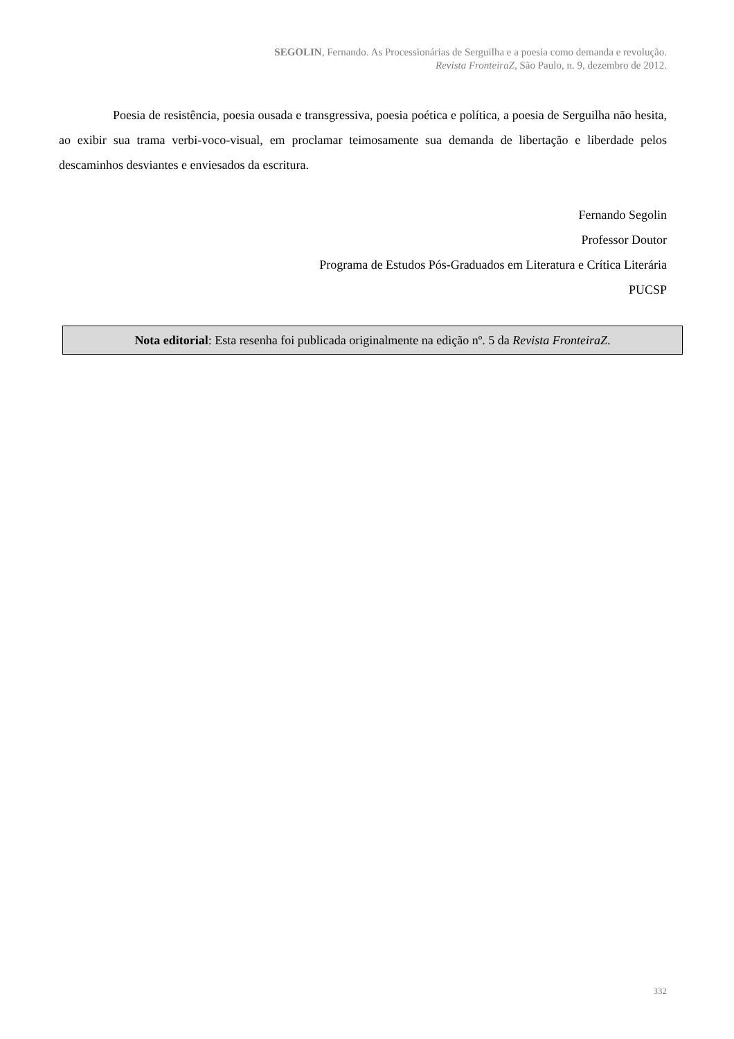SEGOLIN, Fernando. As Processionárias de Serguilha e a poesia como demanda e revolução.
Revista FronteiraZ, São Paulo, n. 9, dezembro de 2012.
Poesia de resistência, poesia ousada e transgressiva, poesia poética e política, a poesia de Serguilha não hesita, ao exibir sua trama verbi-voco-visual, em proclamar teimosamente sua demanda de libertação e liberdade pelos descaminhos desviantes e enviesados da escritura.
Fernando Segolin
Professor Doutor
Programa de Estudos Pós-Graduados em Literatura e Crítica Literária
PUCSP
Nota editorial: Esta resenha foi publicada originalmente na edição nº. 5 da Revista FronteiraZ.
332